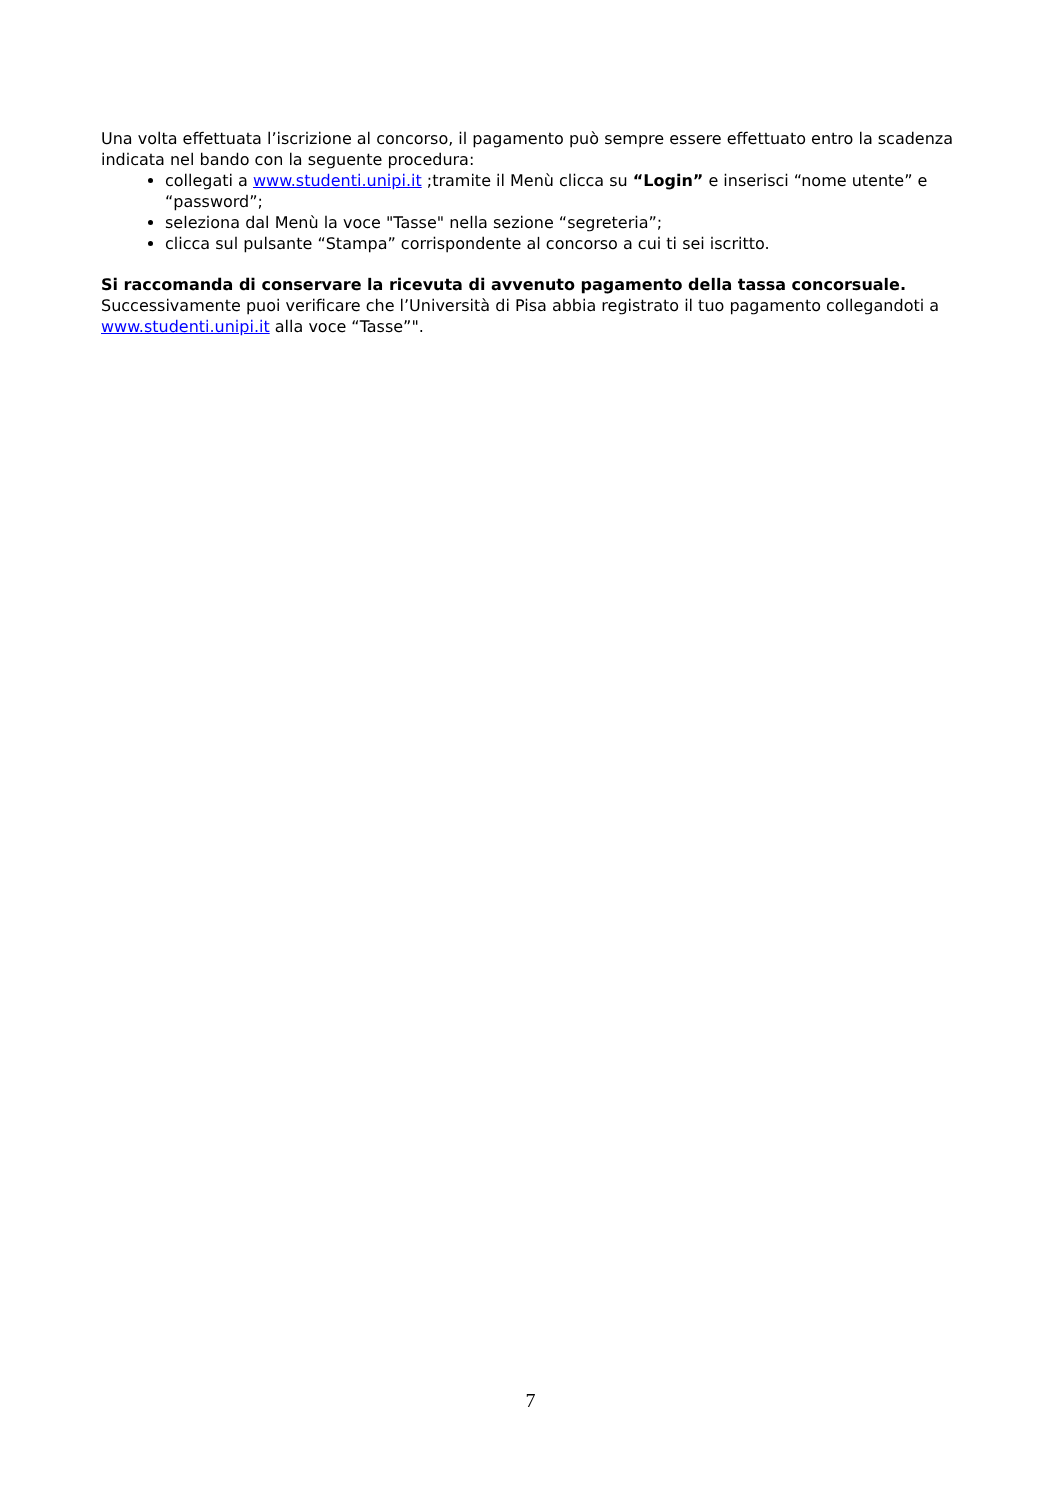Una volta effettuata l’iscrizione al concorso, il pagamento può sempre essere effettuato entro la scadenza indicata nel bando con la seguente procedura:
collegati a www.studenti.unipi.it ;tramite il Menù clicca su “Login” e inserisci “nome utente” e “password”;
seleziona dal Menù la voce "Tasse" nella sezione “segreteria”;
clicca sul pulsante “Stampa” corrispondente al concorso a cui ti sei iscritto.
Si raccomanda di conservare la ricevuta di avvenuto pagamento della tassa concorsuale.
Successivamente puoi verificare che l’Università di Pisa abbia registrato il tuo pagamento collegandoti a www.studenti.unipi.it alla voce “Tasse”".
7